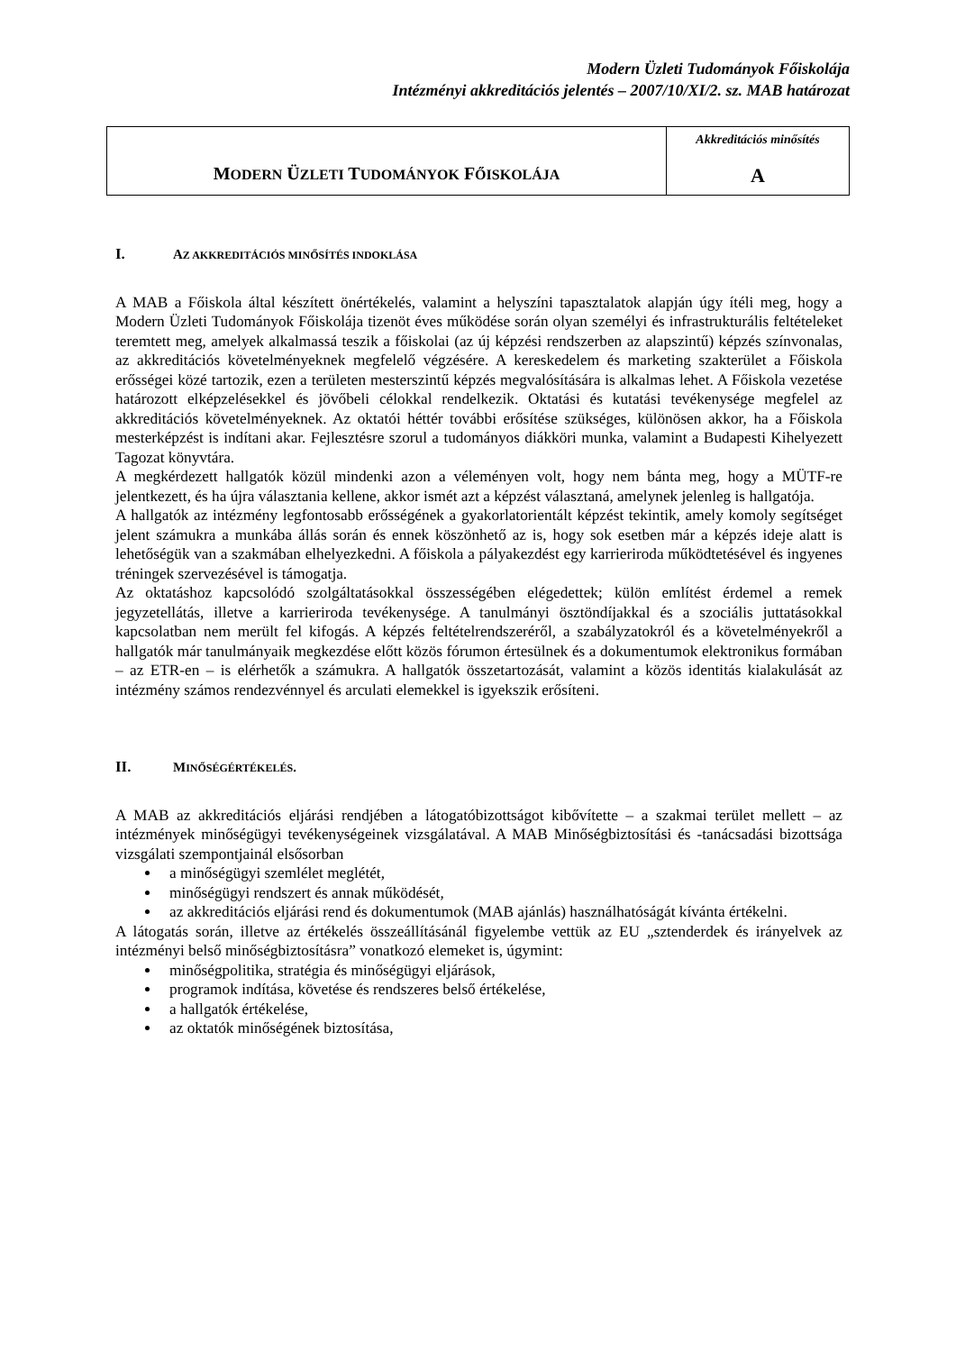Modern Üzleti Tudományok Főiskolája
Intézményi akkreditációs jelentés – 2007/10/XI/2. sz. MAB határozat
| M ODERN Ü ZLETI T UDOMÁNYOK F ŐISKOLÁJA | Akkreditációs minősítés A |
I. AZ AKKREDITÁCIÓS MINŐSÍTÉS INDOKLÁSA
A MAB a Főiskola által készített önértékelés, valamint a helyszíni tapasztalatok alapján úgy ítéli meg, hogy a Modern Üzleti Tudományok Főiskolája tizenöt éves működése során olyan személyi és infrastrukturális feltételeket teremtett meg, amelyek alkalmassá teszik a főiskolai (az új képzési rendszerben az alapszintű) képzés színvonalas, az akkreditációs követelményeknek megfelelő végzésére. A kereskedelem és marketing szakterület a Főiskola erősségei közé tartozik, ezen a területen mesterszintű képzés megvalósítására is alkalmas lehet. A Főiskola vezetése határozott elképzelésekkel és jövőbeli célokkal rendelkezik. Oktatási és kutatási tevékenysége megfelel az akkreditációs követelményeknek. Az oktatói héttér további erősítése szükséges, különösen akkor, ha a Főiskola mesterképzést is indítani akar. Fejlesztésre szorul a tudományos diákköri munka, valamint a Budapesti Kihelyezett Tagozat könyvtára.
A megkérdezett hallgatók közül mindenki azon a véleményen volt, hogy nem bánta meg, hogy a MÜTF-re jelentkezett, és ha újra választania kellene, akkor ismét azt a képzést választaná, amelynek jelenleg is hallgatója.
A hallgatók az intézmény legfontosabb erősségének a gyakorlatorientált képzést tekintik, amely komoly segítséget jelent számukra a munkába állás során és ennek köszönhető az is, hogy sok esetben már a képzés ideje alatt is lehetőségük van a szakmában elhelyezkedni. A főiskola a pályakezdést egy karrieriroda működtetésével és ingyenes tréningek szervezésével is támogatja.
Az oktatáshoz kapcsolódó szolgáltatásokkal összességében elégedettek; külön említést érdemel a remek jegyzetellátás, illetve a karrieriroda tevékenysége. A tanulmányi ösztöndíjakkal és a szociális juttatásokkal kapcsolatban nem merült fel kifogás. A képzés feltételrendszeréről, a szabályzatokról és a követelményekről a hallgatók már tanulmányaik megkezdése előtt közös fórumon értesülnek és a dokumentumok elektronikus formában – az ETR-en – is elérhetők a számukra. A hallgatók összetartozását, valamint a közös identitás kialakulását az intézmény számos rendezvénnyel és arculati elemekkel is igyekszik erősíteni.
II. MINŐSÉGÉRTÉKELÉS.
A MAB az akkreditációs eljárási rendjében a látogatóbizottságot kibővítette – a szakmai terület mellett – az intézmények minőségügyi tevékenységeinek vizsgálatával. A MAB Minőségbiztosítási és -tanácsadási bizottsága vizsgálati szempontjainál elsősorban
a minőségügyi szemlélet meglétét,
minőségügyi rendszert és annak működését,
az akkreditációs eljárási rend és dokumentumok (MAB ajánlás) használhatóságát kívánta értékelni.
A látogatás során, illetve az értékelés összeállításánál figyelembe vettük az EU „sztenderdek és irányelvek az intézményi belső minőségbiztosításra” vonatkozó elemeket is, úgymint:
minőségpolitika, stratégia és minőségügyi eljárások,
programok indítása, követése és rendszeres belső értékelése,
a hallgatók értékelése,
az oktatók minőségének biztosítása,